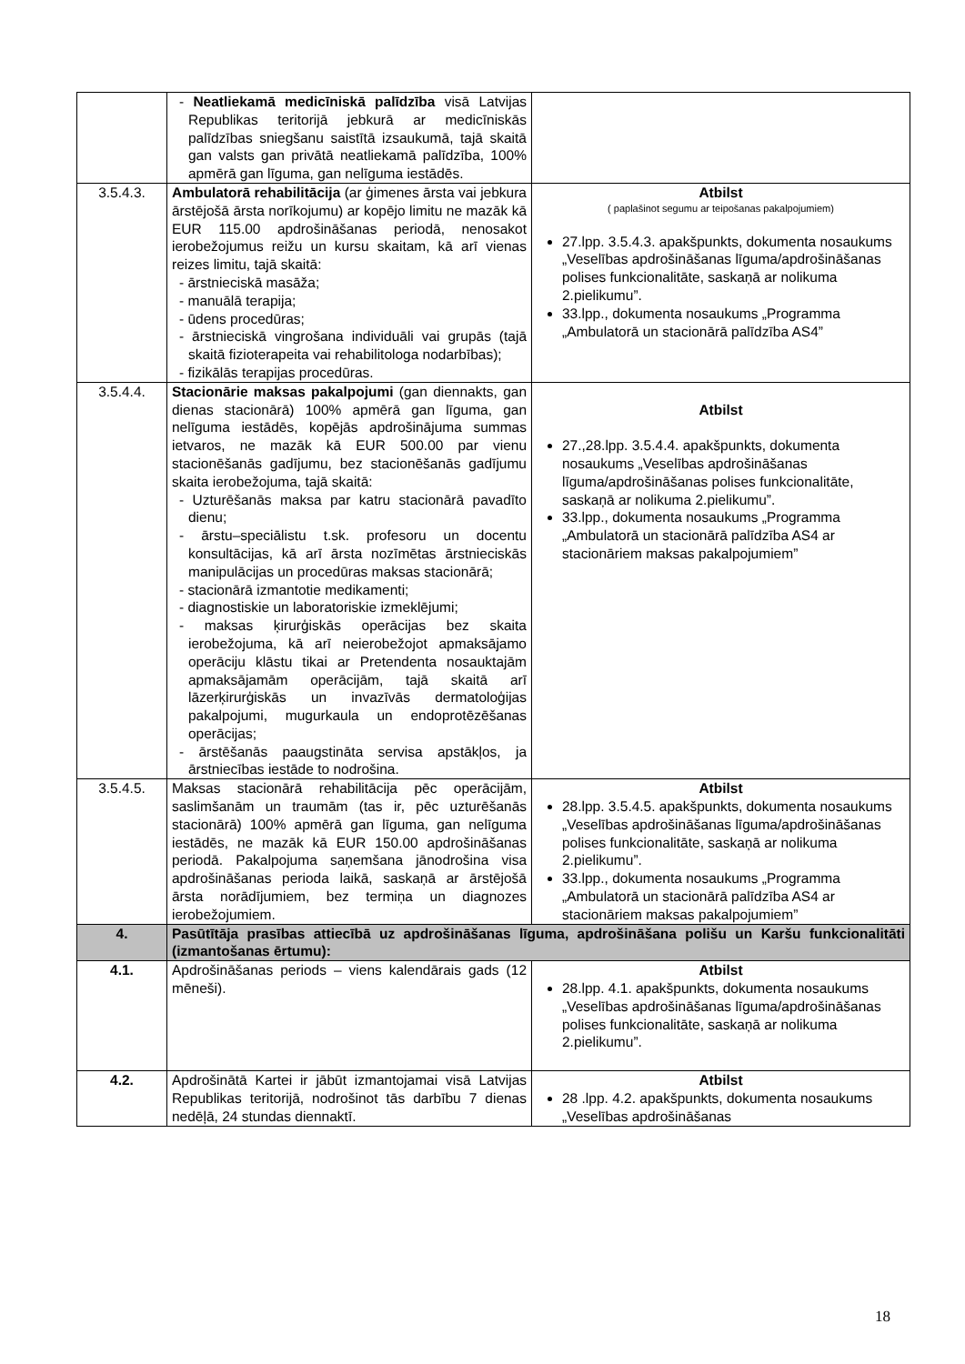| | - Neatliekamā medicīniskā palīdzība visā Latvijas Republikas teritorijā jebkurā ar medicīniskās palīdzības sniegšanu saistītā izsaukumā, tajā skaitā gan valsts gan privātā neatliekamā palīdzība, 100% apmērā gan līguma, gan nelīguma iestādēs. | |
| 3.5.4.3. | Ambulatorā rehabilitācija (ar ģimenes ārsta vai jebkura ārstējošā ārsta norīkojumu) ar kopējo limitu ne mazāk kā EUR 115.00 apdrošināšanas periodā, nenosakot ierobežojumus reižu un kursu skaitam, kā arī vienas reizes limitu, tajā skaitā: - ārstnieciskā masāža; - manuālā terapija; - ūdens procedūras; - ārstnieciskā vingrošana individuāli vai grupās (tajā skaitā fizioterapeita vai rehabilitologa nodarbības); - fizikālās terapijas procedūras. | Atbilst ( paplašinot segumu ar teipošanas pakalpojumiem) 27.lpp. 3.5.4.3. apakšpunkts, dokumenta nosaukums „Veselības apdrošināšanas līguma/apdrošināšanas polises funkcionalitāte, saskaņā ar nolikuma 2.pielikumu”. 33.lpp., dokumenta nosaukums „Programma „Ambulatorā un stacionārā palīdzība AS4” |
| 3.5.4.4. | Stacionārie maksas pakalpojumi (gan diennakts, gan dienas stacionārā) 100% apmērā gan līguma, gan nelīguma iestādēs, kopējās apdrošinājuma summas ietvaros, ne mazāk kā EUR 500.00 par vienu stacionēšanās gadījumu, bez stacionēšanās gadījumu skaita ierobežojuma, tajā skaitā: - Uzturēšanās maksa par katru stacionārā pavadīto dienu; - ārstu–speciālistu t.sk. profesoru un docentu konsultācijas, kā arī ārsta nozīmētas ārstnieciskās manipulācijas un procedūras maksas stacionārā; - stacionārā izmantotie medikamenti; - diagnostiskie un laboratoriskie izmeklējumi; - maksas ķirurģiskās operācijas bez skaita ierobežojuma, kā arī neierobežojot apmaksājamo operāciju klāstu tikai ar Pretendenta nosauktajām apmaksājamām operācijām, tajā skaitā arī lāzerķirurģiskās un invazīvās dermatoloģijas pakalpojumi, mugurkaula un endoprotēzēšanas operācijas; - ārstēšanās paaugstināta servisa apstākļos, ja ārstniecības iestāde to nodrošina. | Atbilst 27.,28.lpp. 3.5.4.4. apakšpunkts, dokumenta nosaukums „Veselības apdrošināšanas līguma/apdrošināšanas polises funkcionalitāte, saskaņā ar nolikuma 2.pielikumu”. 33.lpp., dokumenta nosaukums „Programma „Ambulatorā un stacionārā palīdzība AS4 ar stacionāriem maksas pakalpojumiem” |
| 3.5.4.5. | Maksas stacionārā rehabilitācija pēc operācijām, saslimšanām un traumām (tas ir, pēc uzturēšanās stacionārā) 100% apmērā gan līguma, gan nelīguma iestādēs, ne mazāk kā EUR 150.00 apdrošināšanas periodā. Pakalpojuma saņemšana jānodrošina visa apdrošināšanas perioda laikā, saskaņā ar ārstējošā ārsta norādījumiem, bez termiņa un diagnozes ierobežojumiem. | Atbilst 28.lpp. 3.5.4.5. apakšpunkts, dokumenta nosaukums „Veselības apdrošināšanas līguma/apdrošināšanas polises funkcionalitāte, saskaņā ar nolikuma 2.pielikumu”. 33.lpp., dokumenta nosaukums „Programma „Ambulatorā un stacionārā palīdzība AS4 ar stacionāriem maksas pakalpojumiem” |
| 4. | Pasūtītāja prasības attiecībā uz apdrošināšanas līguma, apdrošināšana polišu un Karšu funkcionalitāti (izmantošanas ērtumu): | |
| 4.1. | Apdrošināšanas periods – viens kalendārais gads (12 mēneši). | Atbilst 28.lpp. 4.1. apakšpunkts, dokumenta nosaukums „Veselības apdrošināšanas līguma/apdrošināšanas polises funkcionalitāte, saskaņā ar nolikuma 2.pielikumu”. |
| 4.2. | Apdrošinātā Kartei ir jābūt izmantojamai visā Latvijas Republikas teritorijā, nodrošinot tās darbību 7 dienas nedēļā, 24 stundas diennaktī. | Atbilst 28 .lpp. 4.2. apakšpunkts, dokumenta nosaukums „Veselības apdrošināšanas |
18